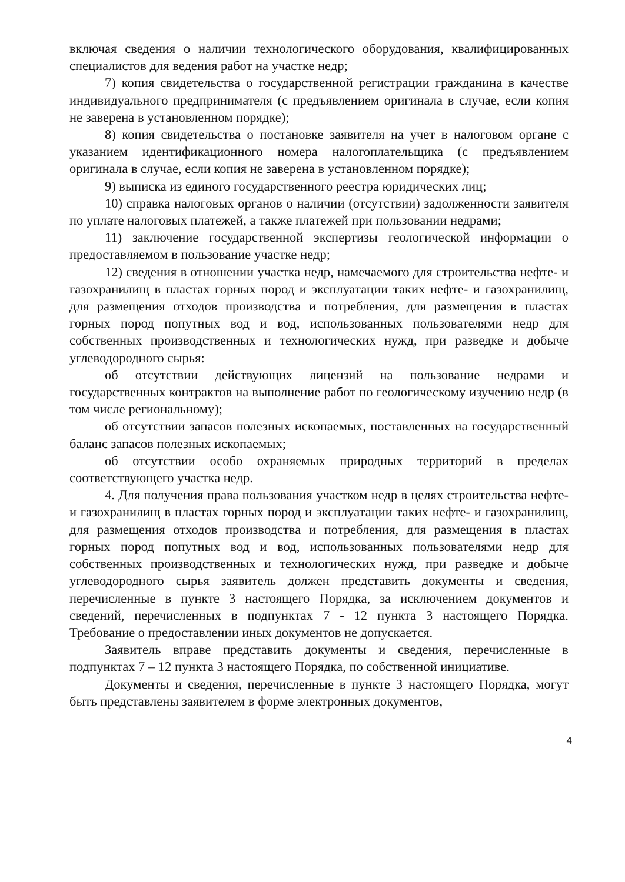включая сведения о наличии технологического оборудования, квалифицированных специалистов для ведения работ на участке недр;
7) копия свидетельства о государственной регистрации гражданина в качестве индивидуального предпринимателя (с предъявлением оригинала в случае, если копия не заверена в установленном порядке);
8) копия свидетельства о постановке заявителя на учет в налоговом органе с указанием идентификационного номера налогоплательщика (с предъявлением оригинала в случае, если копия не заверена в установленном порядке);
9) выписка из единого государственного реестра юридических лиц;
10) справка налоговых органов о наличии (отсутствии) задолженности заявителя по уплате налоговых платежей, а также платежей при пользовании недрами;
11) заключение государственной экспертизы геологической информации о предоставляемом в пользование участке недр;
12) сведения в отношении участка недр, намечаемого для строительства нефте- и газохранилищ в пластах горных пород и эксплуатации таких нефте- и газохранилищ, для размещения отходов производства и потребления, для размещения в пластах горных пород попутных вод и вод, использованных пользователями недр для собственных производственных и технологических нужд, при разведке и добыче углеводородного сырья:
об отсутствии действующих лицензий на пользование недрами и государственных контрактов на выполнение работ по геологическому изучению недр (в том числе региональному);
об отсутствии запасов полезных ископаемых, поставленных на государственный баланс запасов полезных ископаемых;
об отсутствии особо охраняемых природных территорий в пределах соответствующего участка недр.
4. Для получения права пользования участком недр в целях строительства нефте- и газохранилищ в пластах горных пород и эксплуатации таких нефте- и газохранилищ, для размещения отходов производства и потребления, для размещения в пластах горных пород попутных вод и вод, использованных пользователями недр для собственных производственных и технологических нужд, при разведке и добыче углеводородного сырья заявитель должен представить документы и сведения, перечисленные в пункте 3 настоящего Порядка, за исключением документов и сведений, перечисленных в подпунктах 7 - 12 пункта 3 настоящего Порядка. Требование о предоставлении иных документов не допускается.
Заявитель вправе представить документы и сведения, перечисленные в подпунктах 7 – 12 пункта 3 настоящего Порядка, по собственной инициативе.
Документы и сведения, перечисленные в пункте 3 настоящего Порядка, могут быть представлены заявителем в форме электронных документов,
4